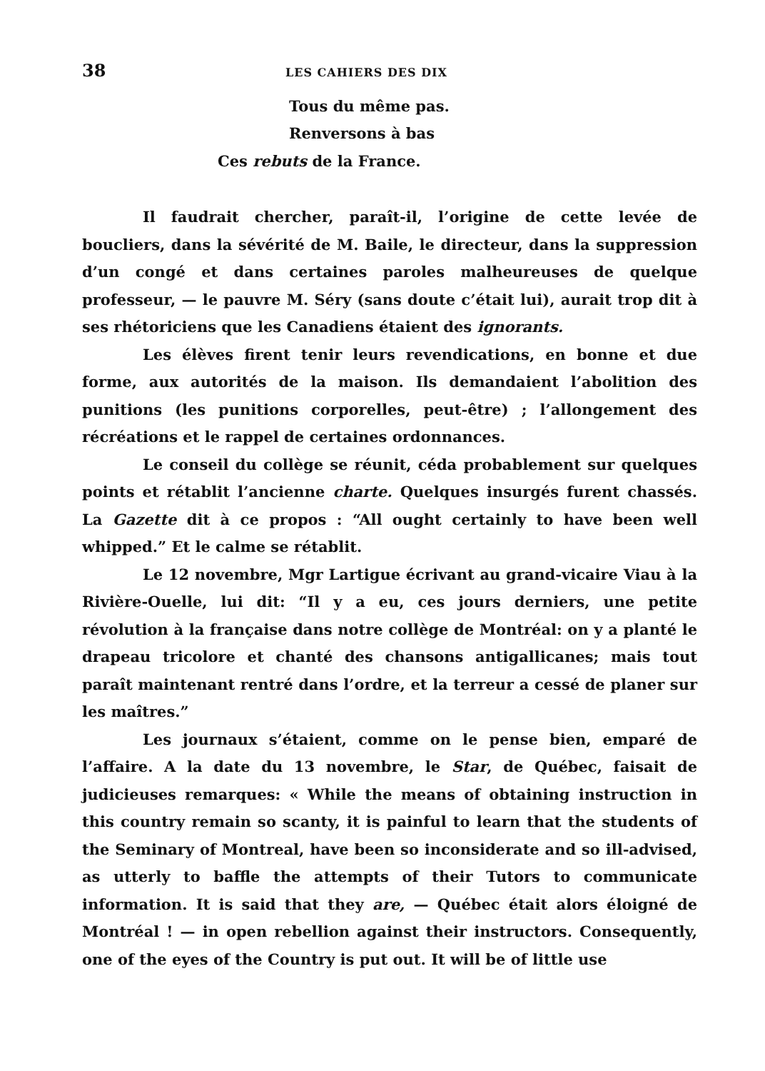38 LES CAHIERS DES DIX
Tous du même pas.
Renversons à bas
Ces rebuts de la France.
Il faudrait chercher, paraît-il, l’origine de cette levée de boucliers, dans la sévérité de M. Baile, le directeur, dans la suppression d’un congé et dans certaines paroles malheureuses de quelque professeur, — le pauvre M. Séry (sans doute c’était lui), aurait trop dit à ses rhétoriciens que les Canadiens étaient des ignorants.
Les élèves firent tenir leurs revendications, en bonne et due forme, aux autorités de la maison. Ils demandaient l’abolition des punitions (les punitions corporelles, peut-être) ; l’allongement des récréations et le rappel de certaines ordonnances.
Le conseil du collège se réunit, céda probablement sur quelques points et rétablit l’ancienne charte. Quelques insurgés furent chassés. La Gazette dit à ce propos : “All ought certainly to have been well whipped.” Et le calme se rétablit.
Le 12 novembre, Mgr Lartigue écrivant au grand-vicaire Viau à la Rivière-Ouelle, lui dit: “Il y a eu, ces jours derniers, une petite révolution à la française dans notre collège de Montréal: on y a planté le drapeau tricolore et chanté des chansons antigallicanes; mais tout paraît maintenant rentré dans l’ordre, et la terreur a cessé de planer sur les maîtres.”
Les journaux s’étaient, comme on le pense bien, emparé de l’affaire. A la date du 13 novembre, le Star, de Québec, faisait de judicieuses remarques: « While the means of obtaining instruction in this country remain so scanty, it is painful to learn that the students of the Seminary of Montreal, have been so inconsiderate and so ill-advised, as utterly to baffle the attempts of their Tutors to communicate information. It is said that they are, — Québec était alors éloigné de Montréal ! — in open rebellion against their instructors. Consequently, one of the eyes of the Country is put out. It will be of little use